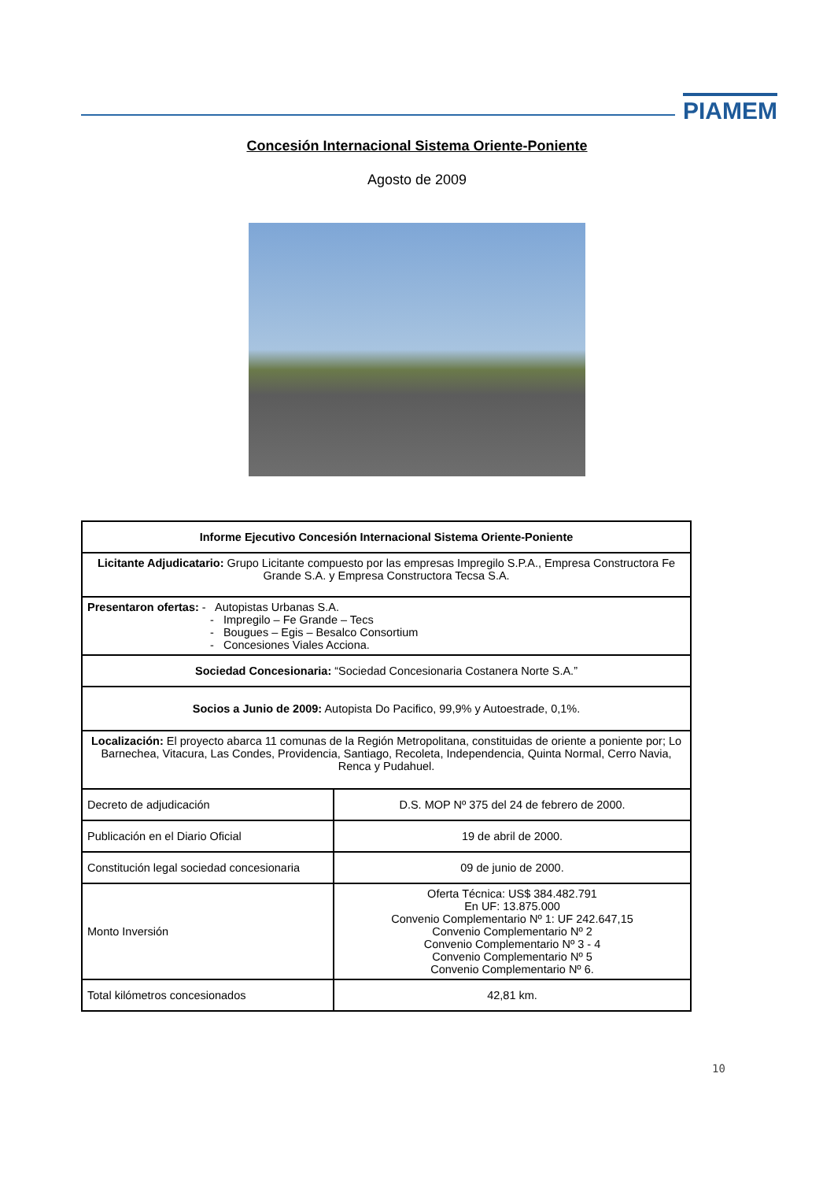PIAMEM
Concesión Internacional Sistema Oriente-Poniente
Agosto de 2009
| Informe Ejecutivo Concesión Internacional Sistema Oriente-Poniente | |
| --- | --- |
| Licitante Adjudicatario: Grupo Licitante compuesto por las empresas Impregilo S.P.A., Empresa Constructora Fe Grande S.A. y Empresa Constructora Tecsa S.A. | |
| Presentaron ofertas: - Autopistas Urbanas S.A. - Impregilo – Fe Grande – Tecs - Bougues – Egis – Besalco Consortium - Concesiones Viales Acciona. | |
| Sociedad Concesionaria: “Sociedad Concesionaria Costanera Norte S.A.” | |
| Socios a Junio de 2009: Autopista Do Pacifico, 99,9% y Autoestrade, 0,1%. | |
| Localización: El proyecto abarca 11 comunas de la Región Metropolitana, constituidas de oriente a poniente por; Lo Barnechea, Vitacura, Las Condes, Providencia, Santiago, Recoleta, Independencia, Quinta Normal, Cerro Navia, Renca y Pudahuel. | |
| Decreto de adjudicación | D.S. MOP Nº 375 del 24 de febrero de 2000. |
| Publicación en el Diario Oficial | 19 de abril de 2000. |
| Constitución legal sociedad concesionaria | 09 de junio de 2000. |
| Monto Inversión | Oferta Técnica: US$ 384.482.791 En UF: 13.875.000 Convenio Complementario Nº 1: UF 242.647,15 Convenio Complementario Nº 2 Convenio Complementario Nº 3 - 4 Convenio Complementario Nº 5 Convenio Complementario Nº 6. |
| Total kilómetros concesionados | 42,81 km. |
10